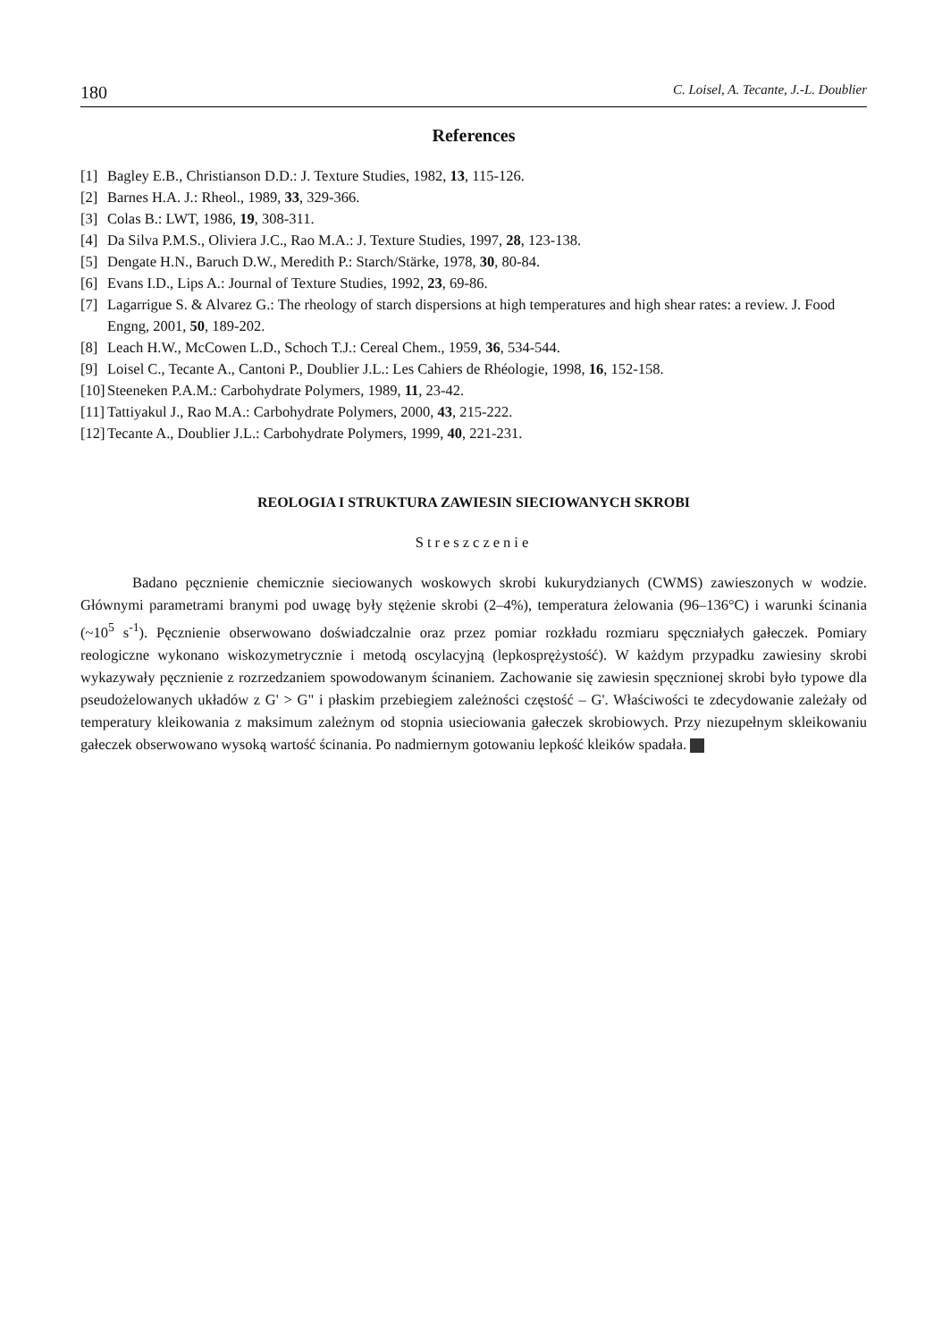180 C. Loisel, A. Tecante, J.-L. Doublier
References
[1] Bagley E.B., Christianson D.D.: J. Texture Studies, 1982, 13, 115-126.
[2] Barnes H.A. J.: Rheol., 1989, 33, 329-366.
[3] Colas B.: LWT, 1986, 19, 308-311.
[4] Da Silva P.M.S., Oliviera J.C., Rao M.A.: J. Texture Studies, 1997, 28, 123-138.
[5] Dengate H.N., Baruch D.W., Meredith P.: Starch/Stärke, 1978, 30, 80-84.
[6] Evans I.D., Lips A.: Journal of Texture Studies, 1992, 23, 69-86.
[7] Lagarrigue S. & Alvarez G.: The rheology of starch dispersions at high temperatures and high shear rates: a review. J. Food Engng, 2001, 50, 189-202.
[8] Leach H.W., McCowen L.D., Schoch T.J.: Cereal Chem., 1959, 36, 534-544.
[9] Loisel C., Tecante A., Cantoni P., Doublier J.L.: Les Cahiers de Rhéologie, 1998, 16, 152-158.
[10] Steeneken P.A.M.: Carbohydrate Polymers, 1989, 11, 23-42.
[11] Tattiyakul J., Rao M.A.: Carbohydrate Polymers, 2000, 43, 215-222.
[12] Tecante A., Doublier J.L.: Carbohydrate Polymers, 1999, 40, 221-231.
REOLOGIA I STRUKTURA ZAWIESIN SIECIOWANYCH SKROBI
Streszczenie
Badano pęcznienie chemicznie sieciowanych woskowych skrobi kukurydzianych (CWMS) zawieszonych w wodzie. Głównymi parametrami branymi pod uwagę były stężenie skrobi (2–4%), temperatura żelowania (96–136°C) i warunki ścinania (~10<sup>5</sup> s<sup>-1</sup>). Pęcznienie obserwowano doświadczalnie oraz przez pomiar rozkładu rozmiaru spęczniałych gałeczek. Pomiary reologiczne wykonano wiskozymetrycznie i metodą oscylacyjną (lepkosprężystość). W każdym przypadku zawiesiny skrobi wykazywały pęcznienie z rozrzedzaniem spowodowanym ścinaniem. Zachowanie się zawiesin spęcznionej skrobi było typowe dla pseudożelowanych układów z G' > G" i płaskim przebiegiem zależności częstość – G'. Właściwości te zdecydowanie zależały od temperatury kleikowania z maksimum zależnym od stopnia usieciowania gałeczek skrobiowych. Przy niezupełnym skleikowaniu gałeczek obserwowano wysoką wartość ścinania. Po nadmiernym gotowaniu lepkość kleików spadała.